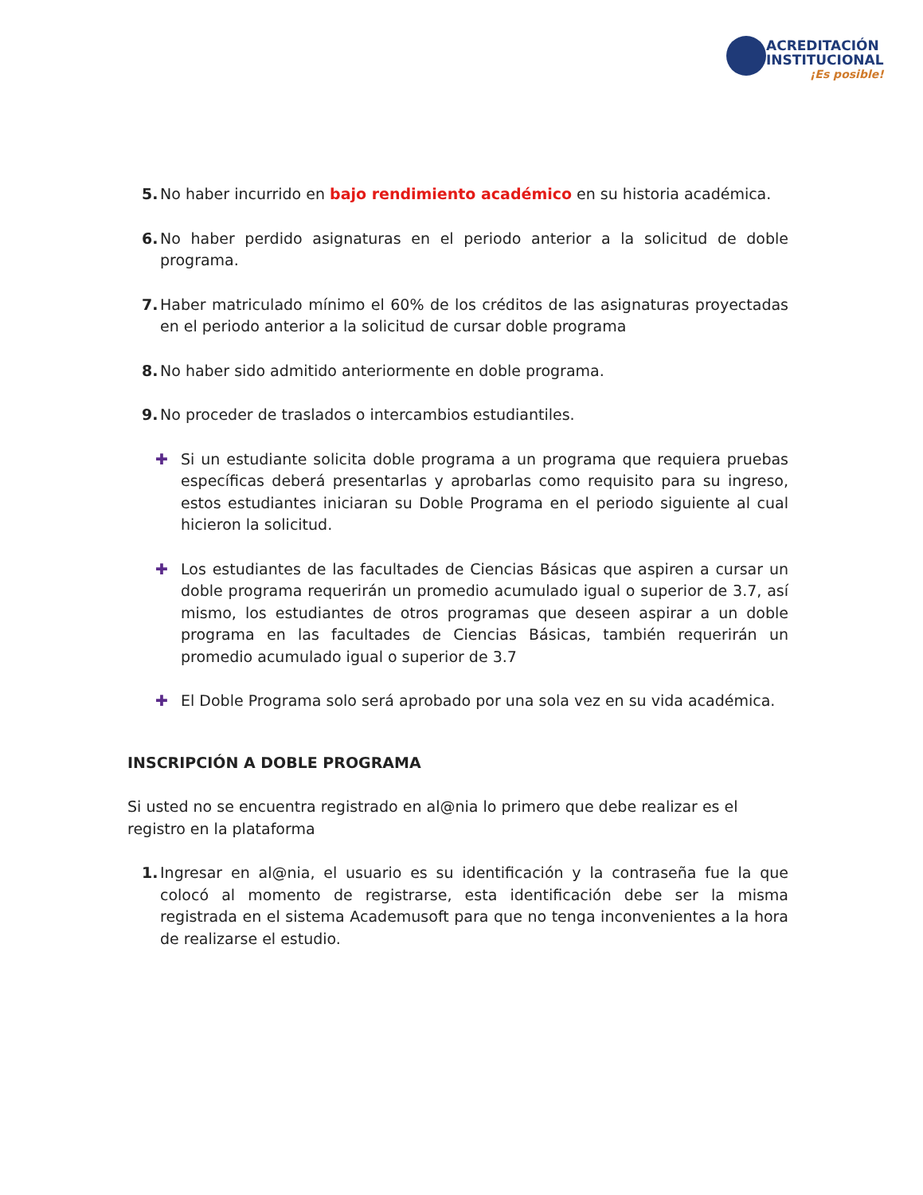ACREDITACIÓN
INSTITUCIONAL
¡Es posible!
5. No haber incurrido en bajo rendimiento académico en su historia académica.
6. No haber perdido asignaturas en el periodo anterior a la solicitud de doble programa.
7. Haber matriculado mínimo el 60% de los créditos de las asignaturas proyectadas en el periodo anterior a la solicitud de cursar doble programa
8. No haber sido admitido anteriormente en doble programa.
9. No proceder de traslados o intercambios estudiantiles.
✚ Si un estudiante solicita doble programa a un programa que requiera pruebas específicas deberá presentarlas y aprobarlas como requisito para su ingreso, estos estudiantes iniciaran su Doble Programa en el periodo siguiente al cual hicieron la solicitud.
✚ Los estudiantes de las facultades de Ciencias Básicas que aspiren a cursar un doble programa requerirán un promedio acumulado igual o superior de 3.7, así mismo, los estudiantes de otros programas que deseen aspirar a un doble programa en las facultades de Ciencias Básicas, también requerirán un promedio acumulado igual o superior de 3.7
✚ El Doble Programa solo será aprobado por una sola vez en su vida académica.
INSCRIPCIÓN A DOBLE PROGRAMA
Si usted no se encuentra registrado en al@nia lo primero que debe realizar es el
registro en la plataforma
1. Ingresar en al@nia, el usuario es su identificación y la contraseña fue la que colocó al momento de registrarse, esta identificación debe ser la misma registrada en el sistema Academusoft para que no tenga inconvenientes a la hora de realizarse el estudio.